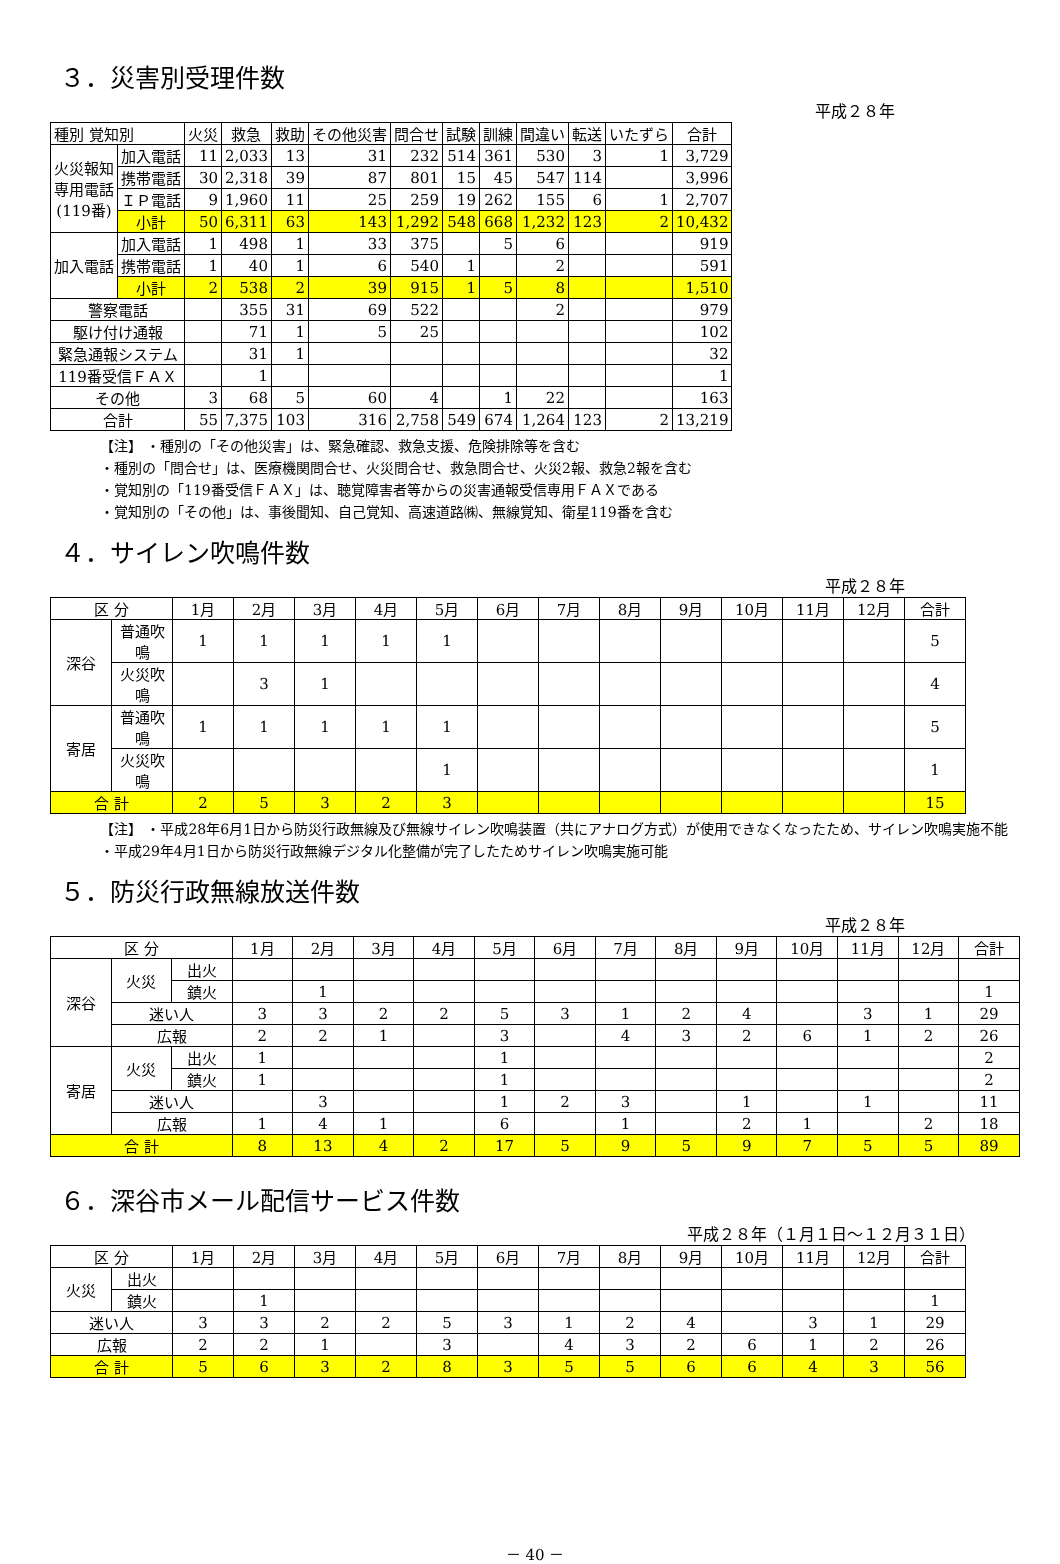３．災害別受理件数
平成２８年
| 種別 覚知別 | | 火災 | 救急 | 救助 | その他災害 | 問合せ | 試験 | 訓練 | 間違い | 転送 | いたずら | 合計 |
| --- | --- | --- | --- | --- | --- | --- | --- | --- | --- | --- | --- | --- |
| 火災報知 専用電話 (119番) | 加入電話 | 11 | 2,033 | 13 | 31 | 232 | 514 | 361 | 530 | 3 | 1 | 3,729 |
| | 携帯電話 | 30 | 2,318 | 39 | 87 | 801 | 15 | 45 | 547 | 114 | | 3,996 |
| | ＩＰ電話 | 9 | 1,960 | 11 | 25 | 259 | 19 | 262 | 155 | 6 | 1 | 2,707 |
| | 小計 | 50 | 6,311 | 63 | 143 | 1,292 | 548 | 668 | 1,232 | 123 | 2 | 10,432 |
| 加入電話 | 加入電話 | 1 | 498 | 1 | 33 | 375 | | 5 | 6 | | | 919 |
| | 携帯電話 | 1 | 40 | 1 | 6 | 540 | 1 | | 2 | | | 591 |
| | 小計 | 2 | 538 | 2 | 39 | 915 | 1 | 5 | 8 | | | 1,510 |
| 警察電話 | | | 355 | 31 | 69 | 522 | | | 2 | | | 979 |
| 駆け付け通報 | | | 71 | 1 | 5 | 25 | | | | | | 102 |
| 緊急通報システム | | | 31 | 1 | | | | | | | | 32 |
| 119番受信ＦＡＸ | | | 1 | | | | | | | | | 1 |
| その他 | | 3 | 68 | 5 | 60 | 4 | | 1 | 22 | | | 163 |
| 合計 | | 55 | 7,375 | 103 | 316 | 2,758 | 549 | 674 | 1,264 | 123 | 2 | 13,219 |
【注】 ・種別の「その他災害」は、緊急確認、救急支援、危険排除等を含む
・種別の「問合せ」は、医療機関問合せ、火災問合せ、救急問合せ、火災2報、救急2報を含む
・覚知別の「119番受信ＦＡＸ」は、聴覚障害者等からの災害通報受信専用ＦＡＸである
・覚知別の「その他」は、事後聞知、自己覚知、高速道路㈱、無線覚知、衛星119番を含む
４．サイレン吹鳴件数
平成２８年
| 区 分 | | 1月 | 2月 | 3月 | 4月 | 5月 | 6月 | 7月 | 8月 | 9月 | 10月 | 11月 | 12月 | 合計 |
| --- | --- | --- | --- | --- | --- | --- | --- | --- | --- | --- | --- | --- | --- | --- |
| 深谷 | 普通吹鳴 | 1 | 1 | 1 | 1 | 1 | | | | | | | | 5 |
| | 火災吹鳴 | | 3 | 1 | | | | | | | | | | 4 |
| 寄居 | 普通吹鳴 | 1 | 1 | 1 | 1 | 1 | | | | | | | | 5 |
| | 火災吹鳴 | | | | | 1 | | | | | | | | 1 |
| 合 計 | | 2 | 5 | 3 | 2 | 3 | | | | | | | | 15 |
【注】 ・平成28年6月1日から防災行政無線及び無線サイレン吹鳴装置（共にアナログ方式）が使用できなくなったため、サイレン吹鳴実施不能
・平成29年4月1日から防災行政無線デジタル化整備が完了したためサイレン吹鳴実施可能
５．防災行政無線放送件数
平成２８年
| 区 分 | | | 1月 | 2月 | 3月 | 4月 | 5月 | 6月 | 7月 | 8月 | 9月 | 10月 | 11月 | 12月 | 合計 |
| --- | --- | --- | --- | --- | --- | --- | --- | --- | --- | --- | --- | --- | --- | --- | --- |
| 深谷 | 火災 | 出火 | | | | | | | | | | | | | |
| | | 鎮火 | | 1 | | | | | | | | | | | 1 |
| | 迷い人 | | 3 | 3 | 2 | 2 | 5 | 3 | 1 | 2 | 4 | | 3 | 1 | 29 |
| | 広報 | | 2 | 2 | 1 | | 3 | | 4 | 3 | 2 | 6 | 1 | 2 | 26 |
| 寄居 | 火災 | 出火 | 1 | | | | 1 | | | | | | | | 2 |
| | | 鎮火 | 1 | | | | 1 | | | | | | | | 2 |
| | 迷い人 | | | 3 | | | 1 | 2 | 3 | | 1 | | 1 | | 11 |
| | 広報 | | 1 | 4 | 1 | | 6 | | 1 | | 2 | 1 | | 2 | 18 |
| 合 計 | | | 8 | 13 | 4 | 2 | 17 | 5 | 9 | 5 | 9 | 7 | 5 | 5 | 89 |
６．深谷市メール配信サービス件数
平成２８年（１月１日～１２月３１日）
| 区 分 | | 1月 | 2月 | 3月 | 4月 | 5月 | 6月 | 7月 | 8月 | 9月 | 10月 | 11月 | 12月 | 合計 |
| --- | --- | --- | --- | --- | --- | --- | --- | --- | --- | --- | --- | --- | --- | --- |
| 火災 | 出火 | | | | | | | | | | | | | |
| | 鎮火 | | 1 | | | | | | | | | | | 1 |
| 迷い人 | | 3 | 3 | 2 | 2 | 5 | 3 | 1 | 2 | 4 | | 3 | 1 | 29 |
| 広報 | | 2 | 2 | 1 | | 3 | | 4 | 3 | 2 | 6 | 1 | 2 | 26 |
| 合 計 | | 5 | 6 | 3 | 2 | 8 | 3 | 5 | 5 | 6 | 6 | 4 | 3 | 56 |
－ 40 －